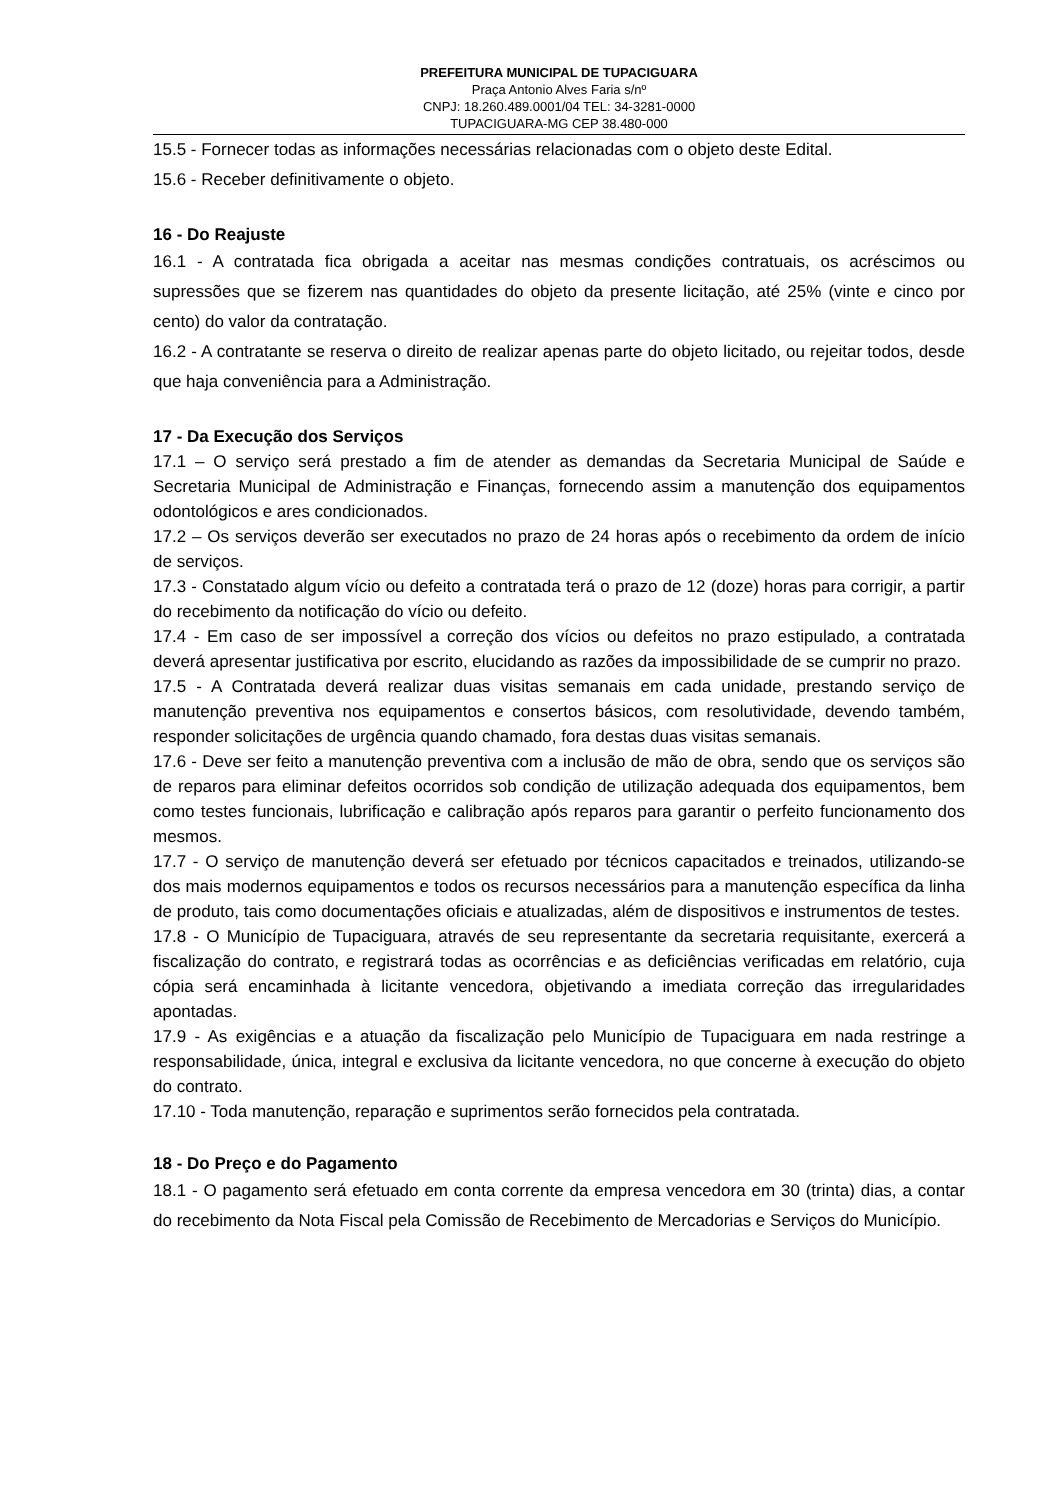PREFEITURA MUNICIPAL DE TUPACIGUARA
Praça Antonio Alves Faria s/nº
CNPJ: 18.260.489.0001/04 TEL: 34-3281-0000
TUPACIGUARA-MG CEP 38.480-000
15.5 - Fornecer todas as informações necessárias relacionadas com o objeto deste Edital.
15.6 - Receber definitivamente o objeto.
16 - Do Reajuste
16.1 - A contratada fica obrigada a aceitar nas mesmas condições contratuais, os acréscimos ou supressões que se fizerem nas quantidades do objeto da presente licitação, até 25% (vinte e cinco por cento) do valor da contratação.
16.2 - A contratante se reserva o direito de realizar apenas parte do objeto licitado, ou rejeitar todos, desde que haja conveniência para a Administração.
17 - Da Execução dos Serviços
17.1 – O serviço será prestado a fim de atender as demandas da Secretaria Municipal de Saúde e Secretaria Municipal de Administração e Finanças, fornecendo assim a manutenção dos equipamentos odontológicos e ares condicionados.
17.2 – Os serviços deverão ser executados no prazo de 24 horas após o recebimento da ordem de início de serviços.
17.3 - Constatado algum vício ou defeito a contratada terá o prazo de 12 (doze) horas para corrigir, a partir do recebimento da notificação do vício ou defeito.
17.4 - Em caso de ser impossível a correção dos vícios ou defeitos no prazo estipulado, a contratada deverá apresentar justificativa por escrito, elucidando as razões da impossibilidade de se cumprir no prazo.
17.5 - A Contratada deverá realizar duas visitas semanais em cada unidade, prestando serviço de manutenção preventiva nos equipamentos e consertos básicos, com resolutividade, devendo também, responder solicitações de urgência quando chamado, fora destas duas visitas semanais.
17.6 - Deve ser feito a manutenção preventiva com a inclusão de mão de obra, sendo que os serviços são de reparos para eliminar defeitos ocorridos sob condição de utilização adequada dos equipamentos, bem como testes funcionais, lubrificação e calibração após reparos para garantir o perfeito funcionamento dos mesmos.
17.7 - O serviço de manutenção deverá ser efetuado por técnicos capacitados e treinados, utilizando-se dos mais modernos equipamentos e todos os recursos necessários para a manutenção específica da linha de produto, tais como documentações oficiais e atualizadas, além de dispositivos e instrumentos de testes.
17.8 - O Município de Tupaciguara, através de seu representante da secretaria requisitante, exercerá a fiscalização do contrato, e registrará todas as ocorrências e as deficiências verificadas em relatório, cuja cópia será encaminhada à licitante vencedora, objetivando a imediata correção das irregularidades apontadas.
17.9 - As exigências e a atuação da fiscalização pelo Município de Tupaciguara em nada restringe a responsabilidade, única, integral e exclusiva da licitante vencedora, no que concerne à execução do objeto do contrato.
17.10 - Toda manutenção, reparação e suprimentos serão fornecidos pela contratada.
18 - Do Preço e do Pagamento
18.1 - O pagamento será efetuado em conta corrente da empresa vencedora em 30 (trinta) dias, a contar do recebimento da Nota Fiscal pela Comissão de Recebimento de Mercadorias e Serviços do Município.